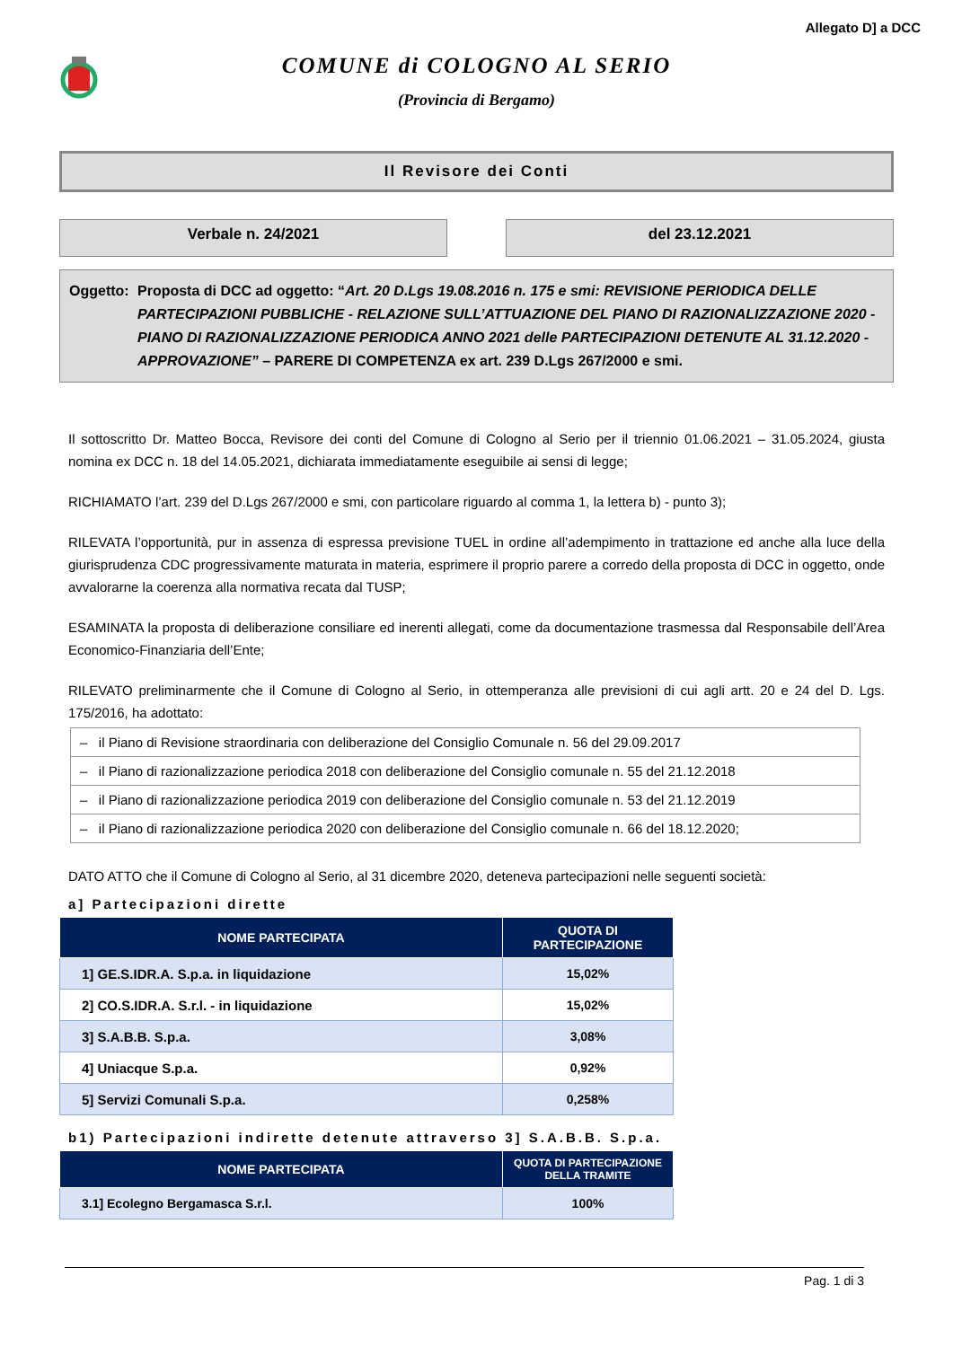Allegato D] a DCC
COMUNE di COLOGNO AL SERIO
(Provincia di Bergamo)
Il Revisore dei Conti
Verbale n. 24/2021 del 23.12.2021
Oggetto:
Proposta di DCC ad oggetto: “Art. 20 D.Lgs 19.08.2016 n. 175 e smi: REVISIONE PERIODICA DELLE PARTECIPAZIONI PUBBLICHE - RELAZIONE SULL’ATTUAZIONE DEL PIANO DI RAZIONALIZZAZIONE 2020 - PIANO DI RAZIONALIZZAZIONE PERIODICA ANNO 2021 delle PARTECIPAZIONI DETENUTE AL 31.12.2020 - APPROVAZIONE” – PARERE DI COMPETENZA ex art. 239 D.Lgs 267/2000 e smi.
Il sottoscritto Dr. Matteo Bocca, Revisore dei conti del Comune di Cologno al Serio per il triennio 01.06.2021 – 31.05.2024, giusta nomina ex DCC n. 18 del 14.05.2021, dichiarata immediatamente eseguibile ai sensi di legge;
RICHIAMATO l’art. 239 del D.Lgs 267/2000 e smi, con particolare riguardo al comma 1, la lettera b) - punto 3);
RILEVATA l’opportunità, pur in assenza di espressa previsione TUEL in ordine all’adempimento in trattazione ed anche alla luce della giurisprudenza CDC progressivamente maturata in materia, esprimere il proprio parere a corredo della proposta di DCC in oggetto, onde avvalorarne la coerenza alla normativa recata dal TUSP;
ESAMINATA la proposta di deliberazione consiliare ed inerenti allegati, come da documentazione trasmessa dal Responsabile dell’Area Economico-Finanziaria dell’Ente;
RILEVATO preliminarmente che il Comune di Cologno al Serio, in ottemperanza alle previsioni di cui agli artt. 20 e 24 del D. Lgs. 175/2016, ha adottato:
| – il Piano di Revisione straordinaria con deliberazione del Consiglio Comunale n. 56 del 29.09.2017 |
| – il Piano di razionalizzazione periodica 2018 con deliberazione del Consiglio comunale n. 55 del 21.12.2018 |
| – il Piano di razionalizzazione periodica 2019 con deliberazione del Consiglio comunale n. 53 del 21.12.2019 |
| – il Piano di razionalizzazione periodica 2020 con deliberazione del Consiglio comunale n. 66 del 18.12.2020; |
DATO ATTO che il Comune di Cologno al Serio, al 31 dicembre 2020, deteneva partecipazioni nelle seguenti società:
a] Partecipazioni dirette
| NOME PARTECIPATA | QUOTA DI PARTECIPAZIONE |
| --- | --- |
| 1] GE.S.IDR.A. S.p.a. in liquidazione | 15,02% |
| 2] CO.S.IDR.A. S.r.l. - in liquidazione | 15,02% |
| 3] S.A.B.B. S.p.a. | 3,08% |
| 4] Uniacque S.p.a. | 0,92% |
| 5] Servizi Comunali S.p.a. | 0,258% |
b1) Partecipazioni indirette detenute attraverso 3] S.A.B.B. S.p.a.
| NOME PARTECIPATA | QUOTA DI PARTECIPAZIONE DELLA TRAMITE |
| --- | --- |
| 3.1] Ecolegno Bergamasca S.r.l. | 100% |
Pag. 1 di 3